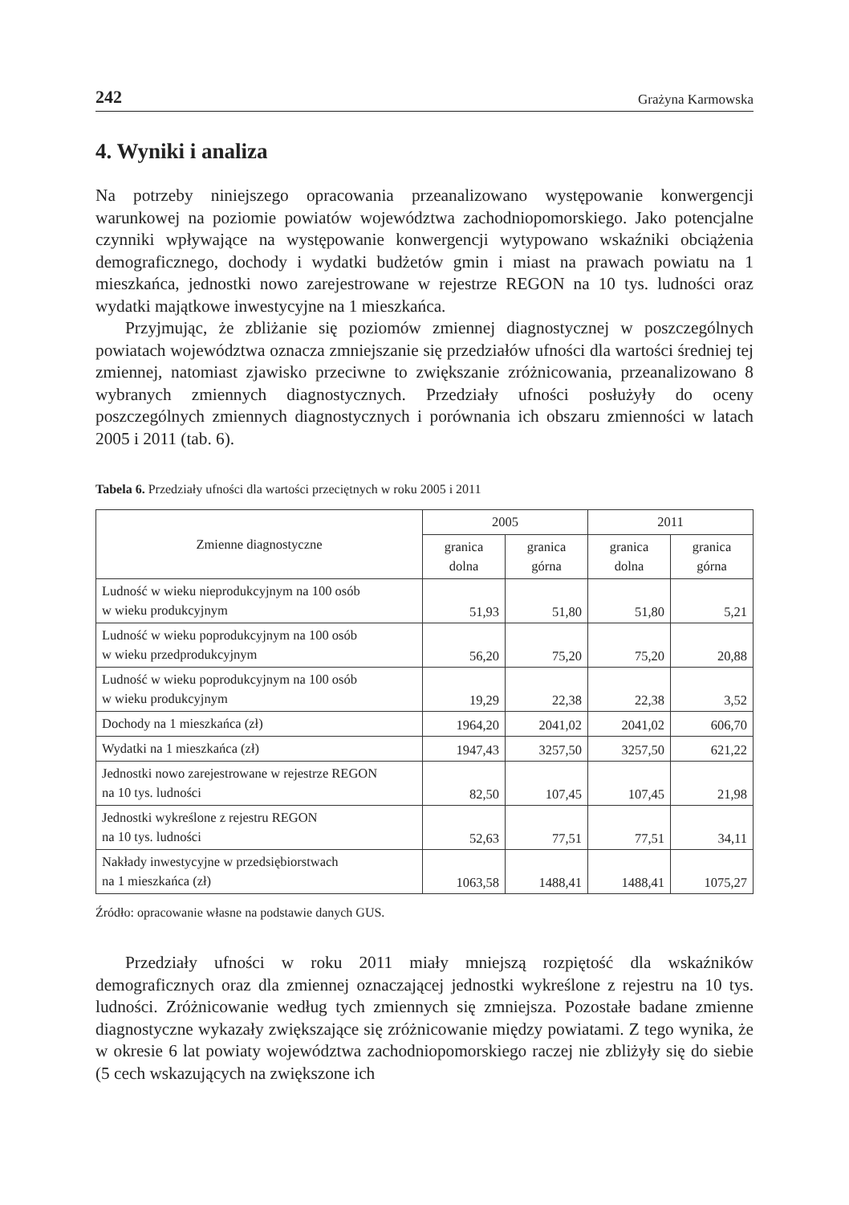242 Grażyna Karmowska
4. Wyniki i analiza
Na potrzeby niniejszego opracowania przeanalizowano występowanie konwergencji warunkowej na poziomie powiatów województwa zachodniopomorskiego. Jako potencjalne czynniki wpływające na występowanie konwergencji wytypowano wskaźniki obciążenia demograficznego, dochody i wydatki budżetów gmin i miast na prawach powiatu na 1 mieszkańca, jednostki nowo zarejestrowane w rejestrze REGON na 10 tys. ludności oraz wydatki majątkowe inwestycyjne na 1 mieszkańca.
Przyjmując, że zbliżanie się poziomów zmiennej diagnostycznej w poszczególnych powiatach województwa oznacza zmniejszanie się przedziałów ufności dla wartości średniej tej zmiennej, natomiast zjawisko przeciwne to zwiększanie zróżnicowania, przeanalizowano 8 wybranych zmiennych diagnostycznych. Przedziały ufności posłużyły do oceny poszczególnych zmiennych diagnostycznych i porównania ich obszaru zmienności w latach 2005 i 2011 (tab. 6).
Tabela 6. Przedziały ufności dla wartości przeciętnych w roku 2005 i 2011
| Zmienne diagnostyczne | 2005 | | 2011 | |
| --- | --- | --- | --- | --- |
| | granica dolna | granica górna | granica dolna | granica górna |
| Ludność w wieku nieprodukcyjnym na 100 osób w wieku produkcyjnym | 51,93 | 51,80 | 51,80 | 5,21 |
| Ludność w wieku poprodukcyjnym na 100 osób w wieku przedprodukcyjnym | 56,20 | 75,20 | 75,20 | 20,88 |
| Ludność w wieku poprodukcyjnym na 100 osób w wieku produkcyjnym | 19,29 | 22,38 | 22,38 | 3,52 |
| Dochody na 1 mieszkańca (zł) | 1964,20 | 2041,02 | 2041,02 | 606,70 |
| Wydatki na 1 mieszkańca (zł) | 1947,43 | 3257,50 | 3257,50 | 621,22 |
| Jednostki nowo zarejestrowane w rejestrze REGON na 10 tys. ludności | 82,50 | 107,45 | 107,45 | 21,98 |
| Jednostki wykreślone z rejestru REGON na 10 tys. ludności | 52,63 | 77,51 | 77,51 | 34,11 |
| Nakłady inwestycyjne w przedsiębiorstwach na 1 mieszkańca (zł) | 1063,58 | 1488,41 | 1488,41 | 1075,27 |
Źródło: opracowanie własne na podstawie danych GUS.
Przedziały ufności w roku 2011 miały mniejszą rozpiętość dla wskaźników demograficznych oraz dla zmiennej oznaczającej jednostki wykreślone z rejestru na 10 tys. ludności. Zróżnicowanie według tych zmiennych się zmniejsza. Pozostałe badane zmienne diagnostyczne wykazały zwiększające się zróżnicowanie między powiatami. Z tego wynika, że w okresie 6 lat powiaty województwa zachodniopomorskiego raczej nie zbliżyły się do siebie (5 cech wskazujących na zwiększone ich